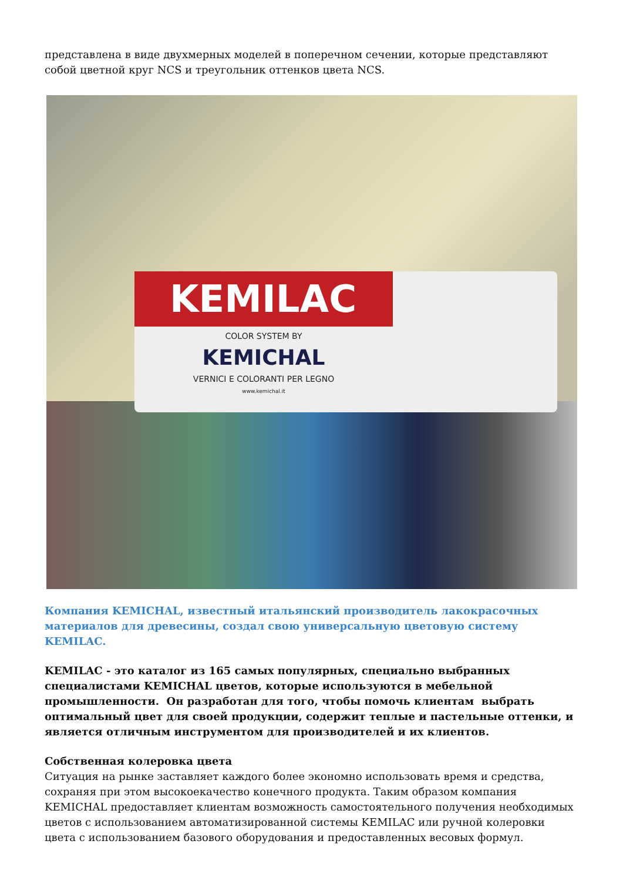представлена в виде двухмерных моделей в поперечном сечении, которые представляют собой цветной круг NCS и треугольник оттенков цвета NCS.
KEMILAC
COLOR SYSTEM BY
KEMICHAL
VERNICI E COLORANTI PER LEGNO
www.kemichal.it
Компания KEMICHAL, известный итальянский производитель лакокрасочных материалов для древесины, создал свою универсальную цветовую систему KEMILAC.
KEMILAC - это каталог из 165 самых популярных, специально выбранных специалистами KEMICHAL цветов, которые используются в мебельной промышленности. Он разработан для того, чтобы помочь клиентам выбрать оптимальный цвет для своей продукции, содержит теплые и пастельные оттенки, и является отличным инструментом для производителей и их клиентов.
Собственная колеровка цвета
Ситуация на рынке заставляет каждого более экономно использовать время и средства, сохраняя при этом высокоекачество конечного продукта. Таким образом компания KEMICHAL предоставляет клиентам возможность самостоятельного получения необходимых цветов с использованием автоматизированной системы KEMILAC или ручной колеровки цвета с использованием базового оборудования и предоставленных весовых формул.